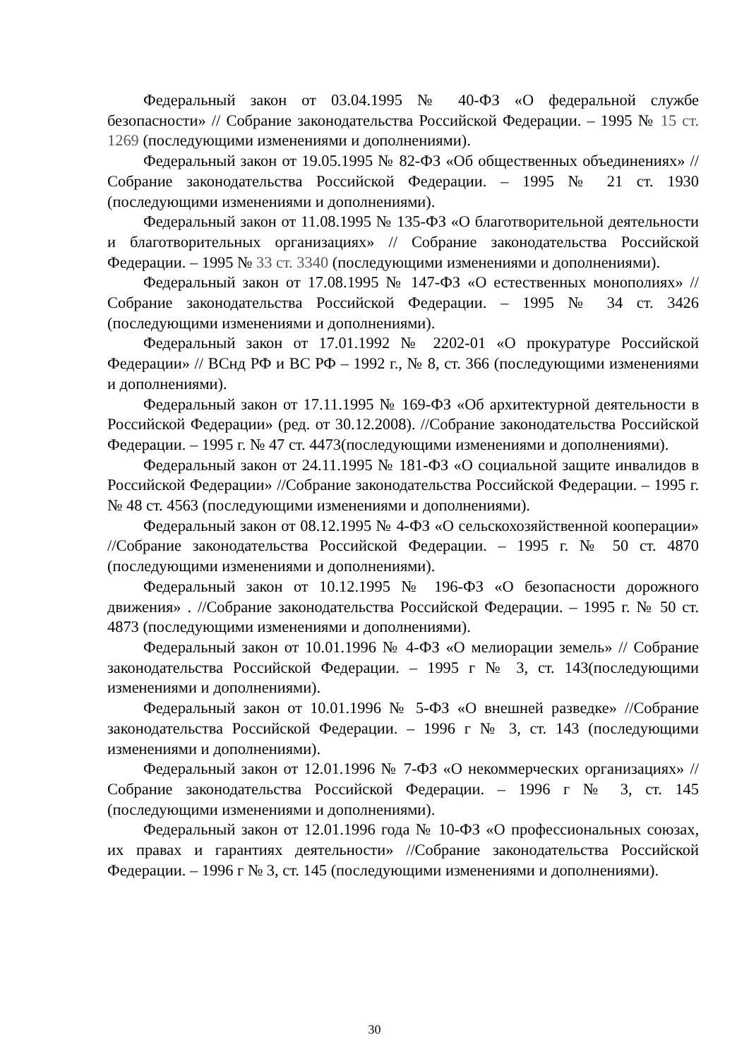Федеральный закон от 03.04.1995 № 40-ФЗ «О федеральной службе безопасности» // Собрание законодательства Российской Федерации. – 1995 № 15 ст. 1269 (последующими изменениями и дополнениями).
Федеральный закон от 19.05.1995 № 82-ФЗ «Об общественных объединениях» // Собрание законодательства Российской Федерации. – 1995 № 21 ст. 1930 (последующими изменениями и дополнениями).
Федеральный закон от 11.08.1995 № 135-ФЗ «О благотворительной деятельности и благотворительных организациях» // Собрание законодательства Российской Федерации. – 1995 № 33 ст. 3340 (последующими изменениями и дополнениями).
Федеральный закон от 17.08.1995 № 147-ФЗ «О естественных монополиях» //Собрание законодательства Российской Федерации. – 1995 № 34 ст. 3426 (последующими изменениями и дополнениями).
Федеральный закон от 17.01.1992 № 2202-01 «О прокуратуре Российской Федерации» // ВСнд РФ и ВС РФ – 1992 г., № 8, ст. 366 (последующими изменениями и дополнениями).
Федеральный закон от 17.11.1995 № 169-ФЗ «Об архитектурной деятельности в Российской Федерации» (ред. от 30.12.2008). //Собрание законодательства Российской Федерации. – 1995 г. № 47 ст. 4473(последующими изменениями и дополнениями).
Федеральный закон от 24.11.1995 № 181-ФЗ «О социальной защите инвалидов в Российской Федерации» //Собрание законодательства Российской Федерации. – 1995 г. № 48 ст. 4563 (последующими изменениями и дополнениями).
Федеральный закон от 08.12.1995 № 4-ФЗ «О сельскохозяйственной кооперации» //Собрание законодательства Российской Федерации. – 1995 г. № 50 ст. 4870 (последующими изменениями и дополнениями).
Федеральный закон от 10.12.1995 № 196-ФЗ «О безопасности дорожного движения» . //Собрание законодательства Российской Федерации. – 1995 г. № 50 ст. 4873 (последующими изменениями и дополнениями).
Федеральный закон от 10.01.1996 № 4-ФЗ «О мелиорации земель» // Собрание законодательства Российской Федерации. – 1995 г № 3, ст. 143(последующими изменениями и дополнениями).
Федеральный закон от 10.01.1996 № 5-ФЗ «О внешней разведке» //Собрание законодательства Российской Федерации. – 1996 г № 3, ст. 143 (последующими изменениями и дополнениями).
Федеральный закон от 12.01.1996 № 7-ФЗ «О некоммерческих организациях» //Собрание законодательства Российской Федерации. – 1996 г № 3, ст. 145 (последующими изменениями и дополнениями).
Федеральный закон от 12.01.1996 года № 10-ФЗ «О профессиональных союзах, их правах и гарантиях деятельности» //Собрание законодательства Российской Федерации. – 1996 г № 3, ст. 145 (последующими изменениями и дополнениями).
30